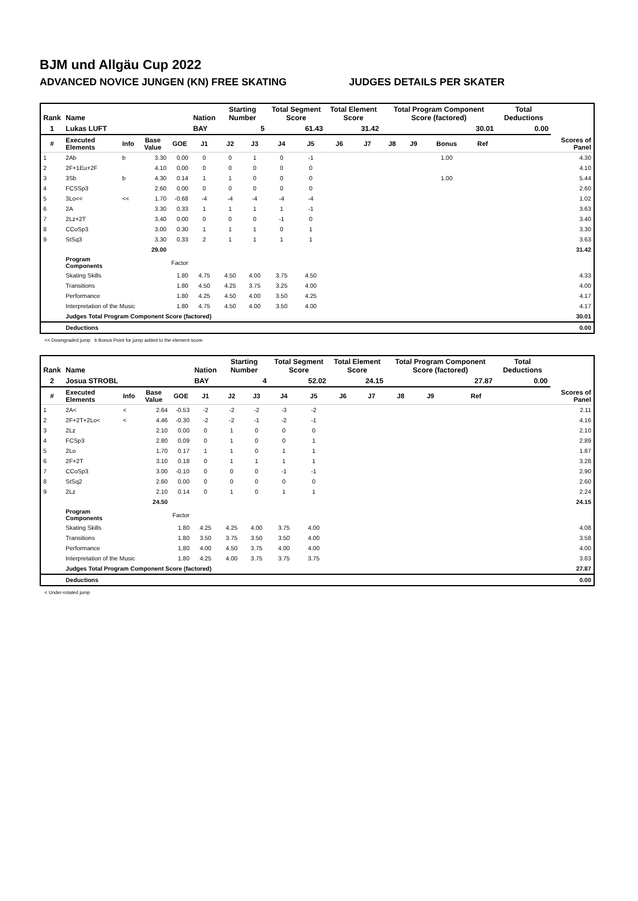BJM und Allgäu Cup 2022
ADVANCED NOVICE JUNGEN (KN) FREE SKATING JUDGES DETAILS PER SKATER
| Rank | Name | | | | Nation | Starting Number | | Total Segment Score | | Total Element Score | | Total Program Component Score (factored) | | | | Total Deductions | |
| --- | --- | --- | --- | --- | --- | --- | --- | --- | --- | --- | --- | --- | --- | --- | --- | --- | --- |
| 1 | Lukas LUFT | | | | BAY | 5 | | 61.43 | | 31.42 | | 30.01 | | | | 0.00 | |
| # | Executed Elements | Info | Base Value | GOE | J1 | J2 | J3 | J4 | J5 | J6 | J7 | J8 | J9 | Bonus | Ref | | Scores of Panel |
| 1 | 2Ab | b | 3.30 | 0.00 | 0 | 0 | 1 | 0 | -1 | | | | | 1.00 | | | 4.30 |
| 2 | 2F+1Eu+2F | | 4.10 | 0.00 | 0 | 0 | 0 | 0 | 0 | | | | | | | | 4.10 |
| 3 | 3Sb | b | 4.30 | 0.14 | 1 | 1 | 0 | 0 | 0 | | | | | 1.00 | | | 5.44 |
| 4 | FCSSp3 | | 2.60 | 0.00 | 0 | 0 | 0 | 0 | 0 | | | | | | | | 2.60 |
| 5 | 3Lo<< | << | 1.70 | -0.68 | -4 | -4 | -4 | -4 | -4 | | | | | | | | 1.02 |
| 6 | 2A | | 3.30 | 0.33 | 1 | 1 | 1 | 1 | -1 | | | | | | | | 3.63 |
| 7 | 2Lz+2T | | 3.40 | 0.00 | 0 | 0 | 0 | -1 | 0 | | | | | | | | 3.40 |
| 8 | CCoSp3 | | 3.00 | 0.30 | 1 | 1 | 1 | 0 | 1 | | | | | | | | 3.30 |
| 9 | StSq3 | | 3.30 | 0.33 | 2 | 1 | 1 | 1 | 1 | | | | | | | | 3.63 |
| | | | 29.00 | | | | | | | | | | | | | | 31.42 |
| | Program Components | | | Factor | | | | | | | | | | | | | |
| | Skating Skills | | | 1.80 | 4.75 | 4.50 | 4.00 | 3.75 | 4.50 | | | | | | | | 4.33 |
| | Transitions | | | 1.80 | 4.50 | 4.25 | 3.75 | 3.25 | 4.00 | | | | | | | | 4.00 |
| | Performance | | | 1.80 | 4.25 | 4.50 | 4.00 | 3.50 | 4.25 | | | | | | | | 4.17 |
| | Interpretation of the Music | | | 1.80 | 4.75 | 4.50 | 4.00 | 3.50 | 4.00 | | | | | | | | 4.17 |
| | Judges Total Program Component Score (factored) | | | | | | | | | | | | | | | | 30.01 |
| | Deductions | | | | | | | | | | | | | | | | 0.00 |
<< Downgraded jump b Bonus Point for jump added to the element score
| Rank | Name | | | | Nation | Starting Number | | Total Segment Score | | Total Element Score | | Total Program Component Score (factored) | | | | Total Deductions | |
| --- | --- | --- | --- | --- | --- | --- | --- | --- | --- | --- | --- | --- | --- | --- | --- | --- | --- |
| 2 | Josua STROBL | | | | BAY | 4 | | 52.02 | | 24.15 | | 27.87 | | | | 0.00 | |
| # | Executed Elements | Info | Base Value | GOE | J1 | J2 | J3 | J4 | J5 | J6 | J7 | J8 | J9 | | Ref | | Scores of Panel |
| 1 | 2A< | < | 2.64 | -0.53 | -2 | -2 | -2 | -3 | -2 | | | | | | | | 2.11 |
| 2 | 2F+2T+2Lo< | < | 4.46 | -0.30 | -2 | -2 | -1 | -2 | -1 | | | | | | | | 4.16 |
| 3 | 2Lz | | 2.10 | 0.00 | 0 | 1 | 0 | 0 | 0 | | | | | | | | 2.10 |
| 4 | FCSp3 | | 2.80 | 0.09 | 0 | 1 | 0 | 0 | 1 | | | | | | | | 2.89 |
| 5 | 2Lo | | 1.70 | 0.17 | 1 | 1 | 0 | 1 | 1 | | | | | | | | 1.87 |
| 6 | 2F+2T | | 3.10 | 0.18 | 0 | 1 | 1 | 1 | 1 | | | | | | | | 3.28 |
| 7 | CCoSp3 | | 3.00 | -0.10 | 0 | 0 | 0 | -1 | -1 | | | | | | | | 2.90 |
| 8 | StSq2 | | 2.60 | 0.00 | 0 | 0 | 0 | 0 | 0 | | | | | | | | 2.60 |
| 9 | 2Lz | | 2.10 | 0.14 | 0 | 1 | 0 | 1 | 1 | | | | | | | | 2.24 |
| | | | 24.50 | | | | | | | | | | | | | | 24.15 |
| | Program Components | | | Factor | | | | | | | | | | | | | |
| | Skating Skills | | | 1.80 | 4.25 | 4.25 | 4.00 | 3.75 | 4.00 | | | | | | | | 4.08 |
| | Transitions | | | 1.80 | 3.50 | 3.75 | 3.50 | 3.50 | 4.00 | | | | | | | | 3.58 |
| | Performance | | | 1.80 | 4.00 | 4.50 | 3.75 | 4.00 | 4.00 | | | | | | | | 4.00 |
| | Interpretation of the Music | | | 1.80 | 4.25 | 4.00 | 3.75 | 3.75 | 3.75 | | | | | | | | 3.83 |
| | Judges Total Program Component Score (factored) | | | | | | | | | | | | | | | | 27.87 |
| | Deductions | | | | | | | | | | | | | | | | 0.00 |
< Under-rotated jump